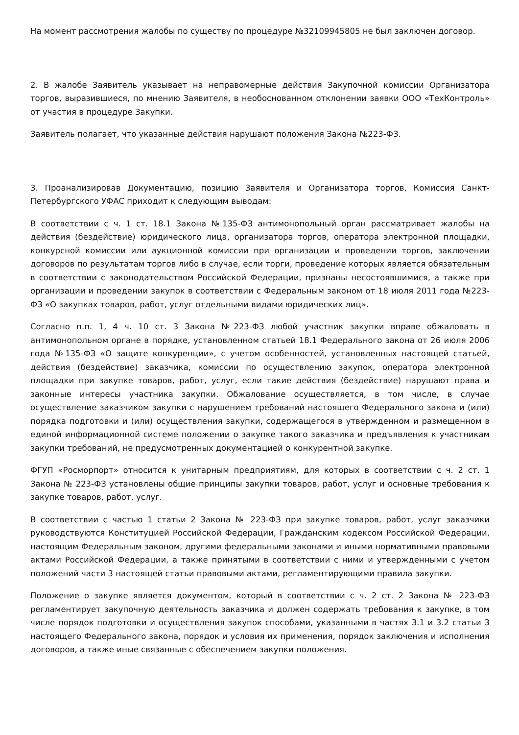На момент рассмотрения жалобы по существу по процедуре №32109945805 не был заключен договор.
2. В жалобе Заявитель указывает на неправомерные действия Закупочной комиссии Организатора торгов, выразившиеся, по мнению Заявителя, в необоснованном отклонении заявки ООО «ТехКонтроль» от участия в процедуре Закупки.
Заявитель полагает, что указанные действия нарушают положения Закона №223-ФЗ.
3. Проанализировав Документацию, позицию Заявителя и Организатора торгов, Комиссия Санкт-Петербургского УФАС приходит к следующим выводам:
В соответствии с ч. 1 ст. 18.1 Закона №135-ФЗ антимонопольный орган рассматривает жалобы на действия (бездействие) юридического лица, организатора торгов, оператора электронной площадки, конкурсной комиссии или аукционной комиссии при организации и проведении торгов, заключении договоров по результатам торгов либо в случае, если торги, проведение которых является обязательным в соответствии с законодательством Российской Федерации, признаны несостоявшимися, а также при организации и проведении закупок в соответствии с Федеральным законом от 18 июля 2011 года №223-ФЗ «О закупках товаров, работ, услуг отдельными видами юридических лиц».
Согласно п.п. 1, 4 ч. 10 ст. 3 Закона №223-ФЗ любой участник закупки вправе обжаловать в антимонопольном органе в порядке, установленном статьей 18.1 Федерального закона от 26 июля 2006 года №135-ФЗ «О защите конкуренции», с учетом особенностей, установленных настоящей статьей, действия (бездействие) заказчика, комиссии по осуществлению закупок, оператора электронной площадки при закупке товаров, работ, услуг, если такие действия (бездействие) нарушают права и законные интересы участника закупки. Обжалование осуществляется, в том числе, в случае осуществление заказчиком закупки с нарушением требований настоящего Федерального закона и (или) порядка подготовки и (или) осуществления закупки, содержащегося в утвержденном и размещенном в единой информационной системе положении о закупке такого заказчика и предъявления к участникам закупки требований, не предусмотренных документацией о конкурентной закупке.
ФГУП «Росморпорт» относится к унитарным предприятиям, для которых в соответствии с ч. 2 ст. 1 Закона № 223-ФЗ установлены общие принципы закупки товаров, работ, услуг и основные требования к закупке товаров, работ, услуг.
В соответствии с частью 1 статьи 2 Закона № 223-ФЗ при закупке товаров, работ, услуг заказчики руководствуются Конституцией Российской Федерации, Гражданским кодексом Российской Федерации, настоящим Федеральным законом, другими федеральными законами и иными нормативными правовыми актами Российской Федерации, а также принятыми в соответствии с ними и утвержденными с учетом положений части 3 настоящей статьи правовыми актами, регламентирующими правила закупки.
Положение о закупке является документом, который в соответствии с ч. 2 ст. 2 Закона № 223-ФЗ регламентирует закупочную деятельность заказчика и должен содержать требования к закупке, в том числе порядок подготовки и осуществления закупок способами, указанными в частях 3.1 и 3.2 статьи 3 настоящего Федерального закона, порядок и условия их применения, порядок заключения и исполнения договоров, а также иные связанные с обеспечением закупки положения.